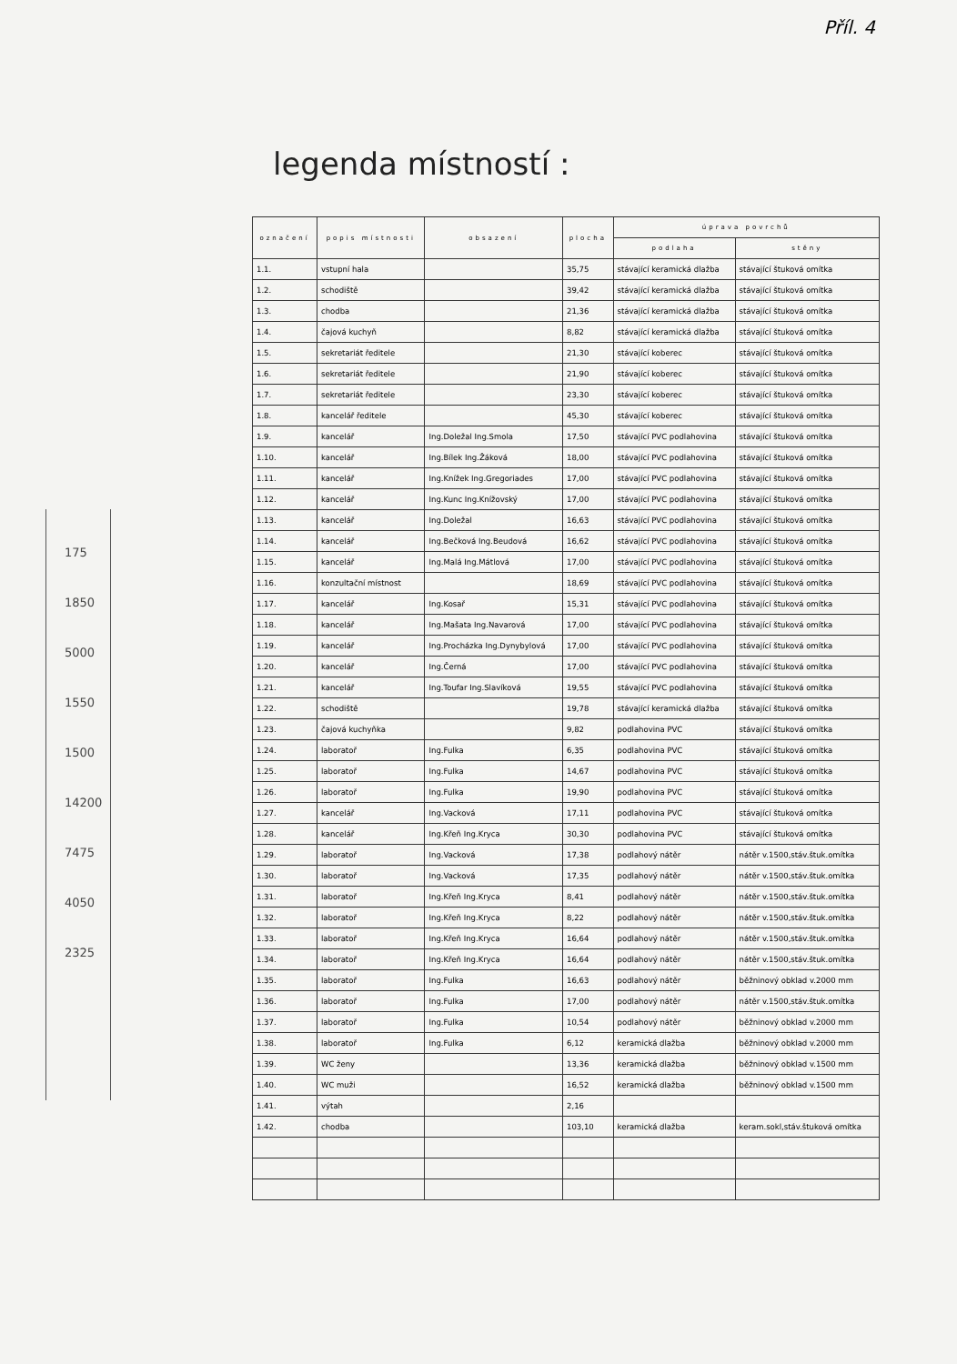Příl. 4
175
1850
5000
1550
1500
14200
7475
4050
2325
legenda místností :
| označení | popis místnosti | obsazení | plocha | úprava povrchů | |
| --- | --- | --- | --- | --- | --- |
| | | | | podlaha | stěny |
| 1.1. | vstupní hala | | 35,75 | stávající keramická dlažba | stávající štuková omítka |
| 1.2. | schodiště | | 39,42 | stávající keramická dlažba | stávající štuková omítka |
| 1.3. | chodba | | 21,36 | stávající keramická dlažba | stávající štuková omítka |
| 1.4. | čajová kuchyň | | 8,82 | stávající keramická dlažba | stávající štuková omítka |
| 1.5. | sekretariát ředitele | | 21,30 | stávající koberec | stávající štuková omítka |
| 1.6. | sekretariát ředitele | | 21,90 | stávající koberec | stávající štuková omítka |
| 1.7. | sekretariát ředitele | | 23,30 | stávající koberec | stávající štuková omítka |
| 1.8. | kancelář ředitele | | 45,30 | stávající koberec | stávající štuková omítka |
| 1.9. | kancelář | Ing.Doležal Ing.Smola | 17,50 | stávající PVC podlahovina | stávající štuková omítka |
| 1.10. | kancelář | Ing.Bílek Ing.Žáková | 18,00 | stávající PVC podlahovina | stávající štuková omítka |
| 1.11. | kancelář | Ing.Knížek Ing.Gregoriades | 17,00 | stávající PVC podlahovina | stávající štuková omítka |
| 1.12. | kancelář | Ing.Kunc Ing.Knížovský | 17,00 | stávající PVC podlahovina | stávající štuková omítka |
| 1.13. | kancelář | Ing.Doležal | 16,63 | stávající PVC podlahovina | stávající štuková omítka |
| 1.14. | kancelář | Ing.Bečková Ing.Beudová | 16,62 | stávající PVC podlahovina | stávající štuková omítka |
| 1.15. | kancelář | Ing.Malá Ing.Mátlová | 17,00 | stávající PVC podlahovina | stávající štuková omítka |
| 1.16. | konzultační místnost | | 18,69 | stávající PVC podlahovina | stávající štuková omítka |
| 1.17. | kancelář | Ing.Kosař | 15,31 | stávající PVC podlahovina | stávající štuková omítka |
| 1.18. | kancelář | Ing.Mašata Ing.Navarová | 17,00 | stávající PVC podlahovina | stávající štuková omítka |
| 1.19. | kancelář | Ing.Procházka Ing.Dynybylová | 17,00 | stávající PVC podlahovina | stávající štuková omítka |
| 1.20. | kancelář | Ing.Černá | 17,00 | stávající PVC podlahovina | stávající štuková omítka |
| 1.21. | kancelář | Ing.Toufar Ing.Slavíková | 19,55 | stávající PVC podlahovina | stávající štuková omítka |
| 1.22. | schodiště | | 19,78 | stávající keramická dlažba | stávající štuková omítka |
| 1.23. | čajová kuchyňka | | 9,82 | podlahovina PVC | stávající štuková omítka |
| 1.24. | laboratoř | Ing.Fulka | 6,35 | podlahovina PVC | stávající štuková omítka |
| 1.25. | laboratoř | Ing.Fulka | 14,67 | podlahovina PVC | stávající štuková omítka |
| 1.26. | laboratoř | Ing.Fulka | 19,90 | podlahovina PVC | stávající štuková omítka |
| 1.27. | kancelář | Ing.Vacková | 17,11 | podlahovina PVC | stávající štuková omítka |
| 1.28. | kancelář | Ing.Křeň Ing.Kryca | 30,30 | podlahovina PVC | stávající štuková omítka |
| 1.29. | laboratoř | Ing.Vacková | 17,38 | podlahový nátěr | nátěr v.1500,stáv.štuk.omítka |
| 1.30. | laboratoř | Ing.Vacková | 17,35 | podlahový nátěr | nátěr v.1500,stáv.štuk.omítka |
| 1.31. | laboratoř | Ing.Křeň Ing.Kryca | 8,41 | podlahový nátěr | nátěr v.1500,stáv.štuk.omítka |
| 1.32. | laboratoř | Ing.Křeň Ing.Kryca | 8,22 | podlahový nátěr | nátěr v.1500,stáv.štuk.omítka |
| 1.33. | laboratoř | Ing.Křeň Ing.Kryca | 16,64 | podlahový nátěr | nátěr v.1500,stáv.štuk.omítka |
| 1.34. | laboratoř | Ing.Křeň Ing.Kryca | 16,64 | podlahový nátěr | nátěr v.1500,stáv.štuk.omítka |
| 1.35. | laboratoř | Ing.Fulka | 16,63 | podlahový nátěr | běžninový obklad v.2000 mm |
| 1.36. | laboratoř | Ing.Fulka | 17,00 | podlahový nátěr | nátěr v.1500,stáv.štuk.omítka |
| 1.37. | laboratoř | Ing.Fulka | 10,54 | podlahový nátěr | běžninový obklad v.2000 mm |
| 1.38. | laboratoř | Ing.Fulka | 6,12 | keramická dlažba | běžninový obklad v.2000 mm |
| 1.39. | WC ženy | | 13,36 | keramická dlažba | běžninový obklad v.1500 mm |
| 1.40. | WC muži | | 16,52 | keramická dlažba | běžninový obklad v.1500 mm |
| 1.41. | výtah | | 2,16 | | |
| 1.42. | chodba | | 103,10 | keramická dlažba | keram.sokl,stáv.štuková omítka |